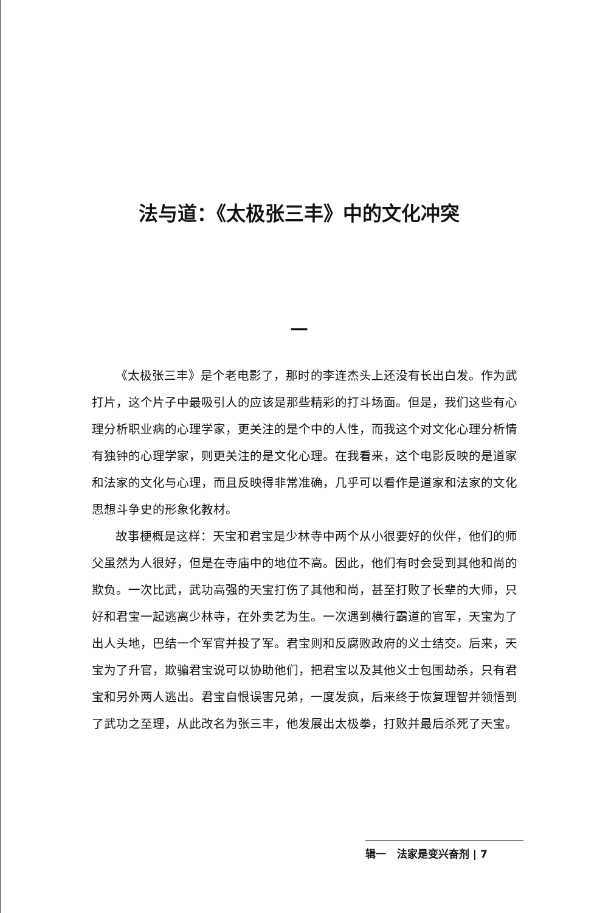法与道：《太极张三丰》中的文化冲突
一
《太极张三丰》是个老电影了，那时的李连杰头上还没有长出白发。作为武打片，这个片子中最吸引人的应该是那些精彩的打斗场面。但是，我们这些有心理分析职业病的心理学家，更关注的是个中的人性，而我这个对文化心理分析情有独钟的心理学家，则更关注的是文化心理。在我看来，这个电影反映的是道家和法家的文化与心理，而且反映得非常准确，几乎可以看作是道家和法家的文化思想斗争史的形象化教材。
故事梗概是这样：天宝和君宝是少林寺中两个从小很要好的伙伴，他们的师父虽然为人很好，但是在寺庙中的地位不高。因此，他们有时会受到其他和尚的欺负。一次比武，武功高强的天宝打伤了其他和尚，甚至打败了长辈的大师，只好和君宝一起逃离少林寺，在外卖艺为生。一次遇到横行霸道的官军，天宝为了出人头地，巴结一个军官并投了军。君宝则和反腐败政府的义士结交。后来，天宝为了升官，欺骗君宝说可以协助他们，把君宝以及其他义士包围劫杀，只有君宝和另外两人逃出。君宝自恨误害兄弟，一度发疯，后来终于恢复理智并领悟到了武功之至理，从此改名为张三丰，他发展出太极拳，打败并最后杀死了天宝。
辑一 法家是变兴奋剂 | 7